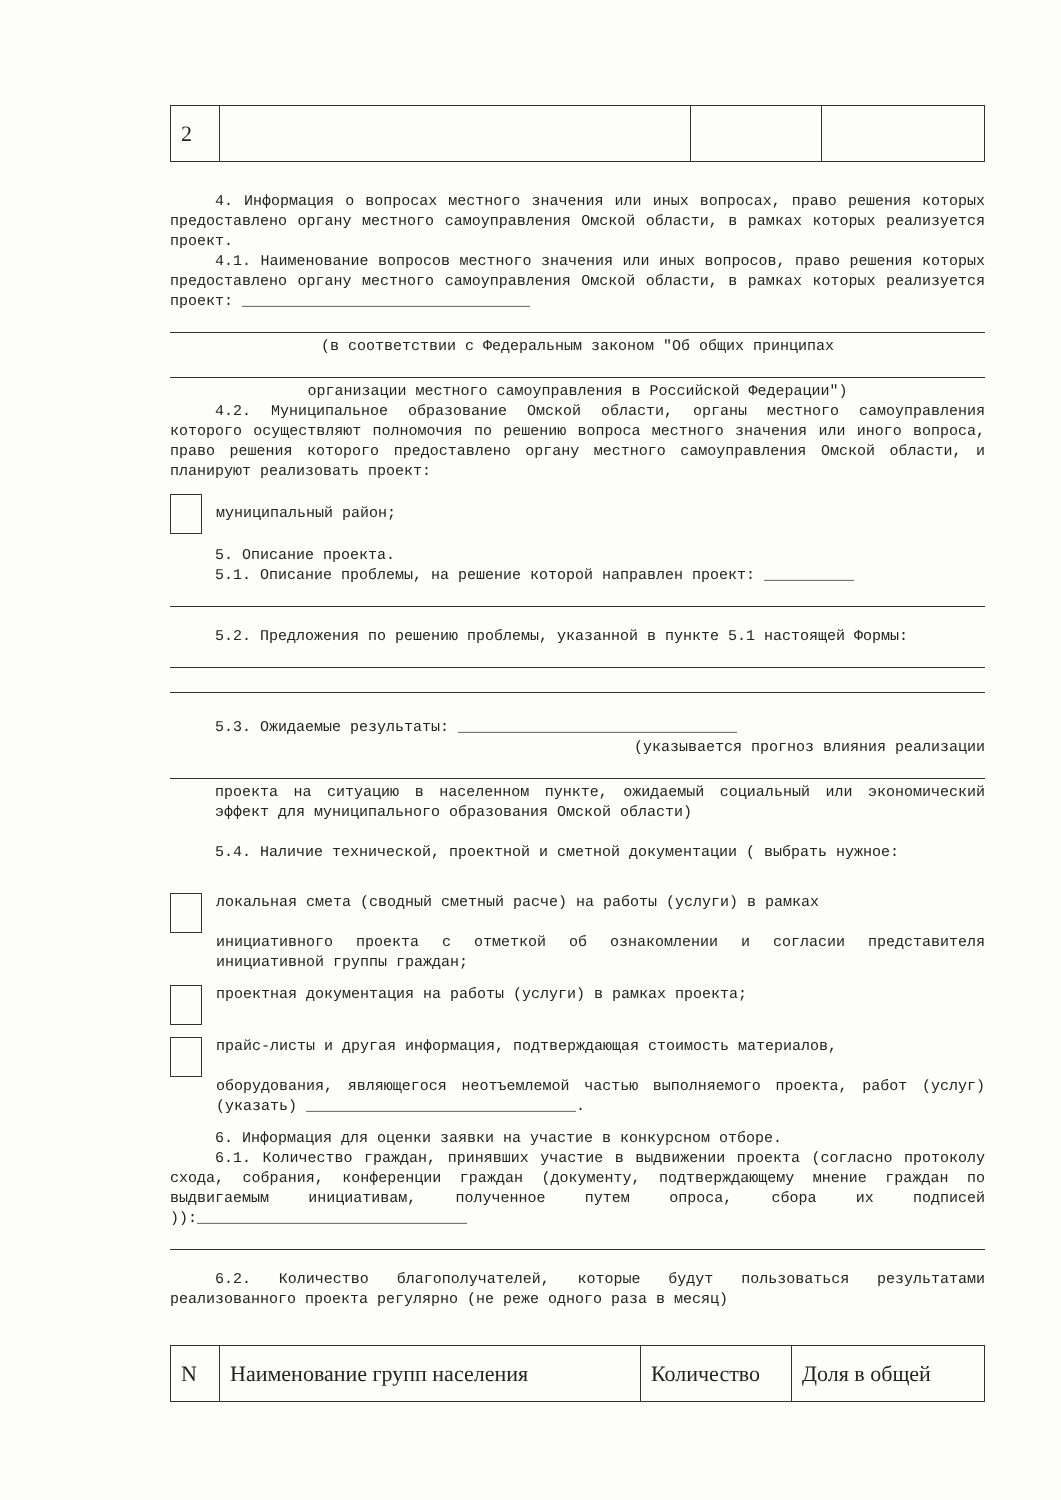| 2 | | | |
4. Информация о вопросах местного значения или иных вопросах, право решения которых предоставлено органу местного самоуправления Омской области, в рамках которых реализуется проект.
4.1. Наименование вопросов местного значения или иных вопросов, право решения которых предоставлено органу местного самоуправления Омской области, в рамках которых реализуется проект: ________________________________
(в соответствии с Федеральным законом "Об общих принципах
организации местного самоуправления в Российской Федерации")
4.2. Муниципальное образование Омской области, органы местного самоуправления которого осуществляют полномочия по решению вопроса местного значения или иного вопроса, право решения которого предоставлено органу местного самоуправления Омской области, и планируют реализовать проект:
муниципальный район;
5. Описание проекта.
5.1. Описание проблемы, на решение которой направлен проект: __________
5.2. Предложения по решению проблемы, указанной в пункте 5.1 настоящей Формы:
5.3. Ожидаемые результаты: _______________________________
(указывается прогноз влияния реализации
проекта на ситуацию в населенном пункте, ожидаемый социальный или экономический эффект для муниципального образования Омской области)
5.4. Наличие технической, проектной и сметной документации ( выбрать нужное:
локальная смета (сводный сметный расче) на работы (услуги) в рамках
инициативного проекта с отметкой об ознакомлении и согласии представителя инициативной группы граждан;
проектная документация на работы (услуги) в рамках проекта;
прайс-листы и другая информация, подтверждающая стоимость материалов,
оборудования, являющегося неотъемлемой частью выполняемого проекта, работ (услуг) (указать) ______________________________.
6. Информация для оценки заявки на участие в конкурсном отборе.
6.1. Количество граждан, принявших участие в выдвижении проекта (согласно протоколу схода, собрания, конференции граждан (документу, подтверждающему мнение граждан по выдвигаемым инициативам, полученное путем опроса, сбора их подписей )):______________________________
6.2. Количество благополучателей, которые будут пользоваться результатами реализованного проекта регулярно (не реже одного раза в месяц)
| N | Наименование групп населения | Количество | Доля в общей |